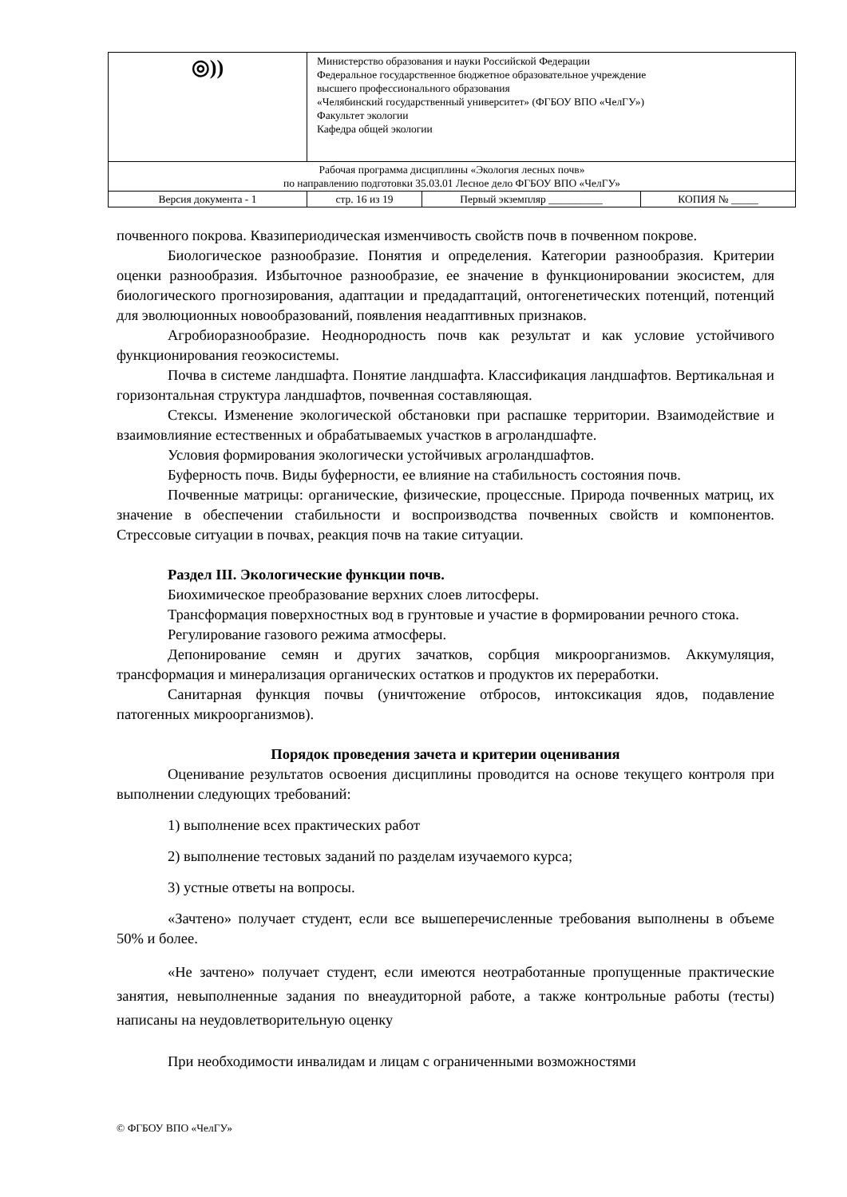| ◎)) | Министерство образования и науки Российской Федерации Федеральное государственное бюджетное образовательное учреждение высшего профессионального образования «Челябинский государственный университет» (ФГБОУ ВПО «ЧелГУ») Факультет экологии Кафедра общей экологии | | |
| Рабочая программа дисциплины «Экология лесных почв» по направлению подготовки 35.03.01 Лесное дело ФГБОУ ВПО «ЧелГУ» | | | |
| Версия документа - 1 | стр. 16 из 19 | Первый экземпляр __________ | КОПИЯ № _____ |
почвенного покрова. Квазипериодическая изменчивость свойств почв в почвенном покрове.
Биологическое разнообразие. Понятия и определения. Категории разнообразия. Критерии оценки разнообразия. Избыточное разнообразие, ее значение в функционировании экосистем, для биологического прогнозирования, адаптации и предадаптаций, онтогенетических потенций, потенций для эволюционных новообразований, появления неадаптивных признаков.
Агробиоразнообразие. Неоднородность почв как результат и как условие устойчивого функционирования геоэкосистемы.
Почва в системе ландшафта. Понятие ландшафта. Классификация ландшафтов. Вертикальная и горизонтальная структура ландшафтов, почвенная составляющая.
Стексы. Изменение экологической обстановки при распашке территории. Взаимодействие и взаимовлияние естественных и обрабатываемых участков в агроландшафте.
Условия формирования экологически устойчивых агроландшафтов.
Буферность почв. Виды буферности, ее влияние на стабильность состояния почв.
Почвенные матрицы: органические, физические, процессные. Природа почвенных матриц, их значение в обеспечении стабильности и воспроизводства почвенных свойств и компонентов. Стрессовые ситуации в почвах, реакция почв на такие ситуации.
Раздел III. Экологические функции почв.
Биохимическое преобразование верхних слоев литосферы.
Трансформация поверхностных вод в грунтовые и участие в формировании речного стока.
Регулирование газового режима атмосферы.
Депонирование семян и других зачатков, сорбция микроорганизмов. Аккумуляция, трансформация и минерализация органических остатков и продуктов их переработки.
Санитарная функция почвы (уничтожение отбросов, интоксикация ядов, подавление патогенных микроорганизмов).
Порядок проведения зачета и критерии оценивания
Оценивание результатов освоения дисциплины проводится на основе текущего контроля при выполнении следующих требований:
1) выполнение всех практических работ
2) выполнение тестовых заданий по разделам изучаемого курса;
3) устные ответы на вопросы.
«Зачтено» получает студент, если все вышеперечисленные требования выполнены в объеме 50% и более.
«Не зачтено» получает студент, если имеются неотработанные пропущенные практические занятия, невыполненные задания по внеаудиторной работе, а также контрольные работы (тесты) написаны на неудовлетворительную оценку
При необходимости инвалидам и лицам с ограниченными возможностями
© ФГБОУ ВПО «ЧелГУ»